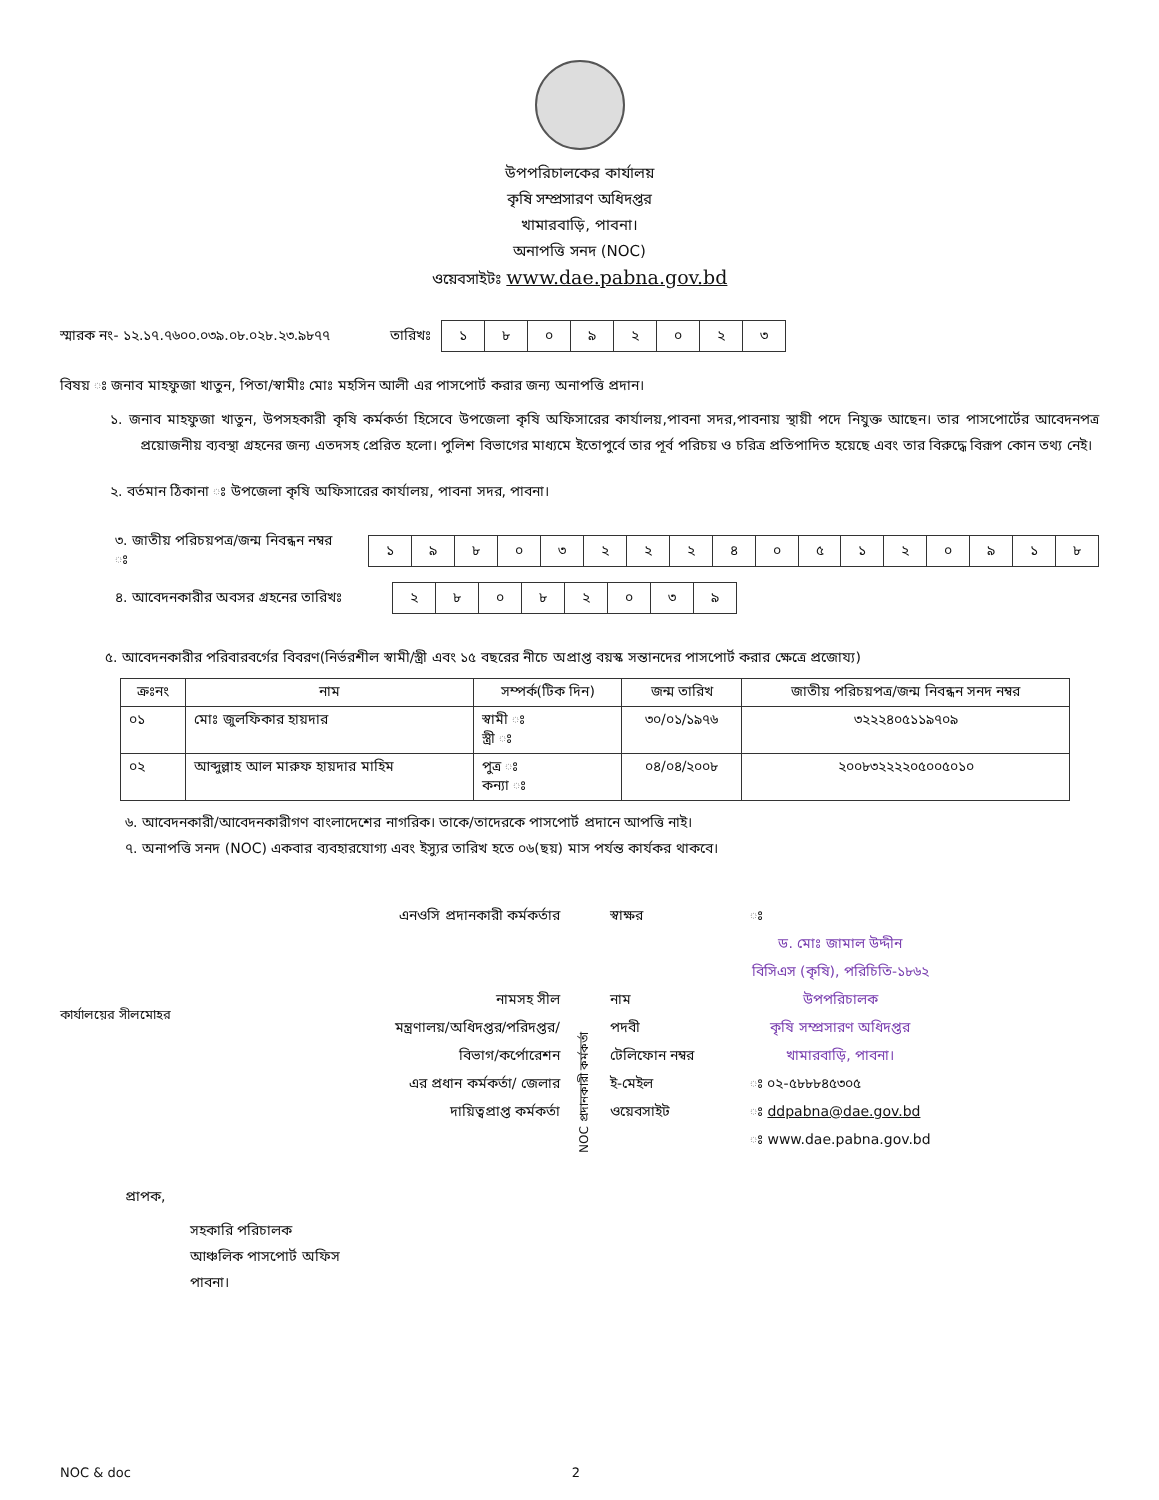উপপরিচালকের কার্যালয়
কৃষি সম্প্রসারণ অধিদপ্তর
খামারবাড়ি, পাবনা।
অনাপত্তি সনদ (NOC)
ওয়েবসাইটঃ www.dae.pabna.gov.bd
স্মারক নং- ১২.১৭.৭৬০০.০৩৯.০৮.০২৮.২৩.৯৮৭৭ তারিখঃ
| ১ | ৮ | ০ | ৯ | ২ | ০ | ২ | ৩ |
বিষয় ঃ জনাব মাহফুজা খাতুন, পিতা/স্বামীঃ মোঃ মহসিন আলী এর পাসপোর্ট করার জন্য অনাপত্তি প্রদান।
১. জনাব মাহফুজা খাতুন, উপসহকারী কৃষি কর্মকর্তা হিসেবে উপজেলা কৃষি অফিসারের কার্যালয়,পাবনা সদর,পাবনায় স্থায়ী পদে নিযুক্ত আছেন। তার পাসপোর্টের আবেদনপত্র প্রয়োজনীয় ব্যবস্থা গ্রহনের জন্য এতদসহ প্রেরিত হলো। পুলিশ বিভাগের মাধ্যমে ইতোপুর্বে তার পূর্ব পরিচয় ও চরিত্র প্রতিপাদিত হয়েছে এবং তার বিরুদ্ধে বিরূপ কোন তথ্য নেই।
২. বর্তমান ঠিকানা ঃ উপজেলা কৃষি অফিসারের কার্যালয়, পাবনা সদর, পাবনা।
৩. জাতীয় পরিচয়পত্র/জন্ম নিবন্ধন নম্বর ঃ
| ১ | ৯ | ৮ | ০ | ৩ | ২ | ২ | ২ | ৪ | ০ | ৫ | ১ | ২ | ০ | ৯ | ১ | ৮ |
৪. আবেদনকারীর অবসর গ্রহনের তারিখঃ
| ২ | ৮ | ০ | ৮ | ২ | ০ | ৩ | ৯ |
৫. আবেদনকারীর পরিবারবর্গের বিবরণ(নির্ভরশীল স্বামী/স্ত্রী এবং ১৫ বছরের নীচে অপ্রাপ্ত বয়স্ক সন্তানদের পাসপোর্ট করার ক্ষেত্রে প্রজোয্য)
| ক্রঃনং | নাম | সম্পর্ক(টিক দিন) | জন্ম তারিখ | জাতীয় পরিচয়পত্র/জন্ম নিবন্ধন সনদ নম্বর |
| --- | --- | --- | --- | --- |
| ০১ | মোঃ জুলফিকার হায়দার | স্বামী ঃ স্ত্রী ঃ | ৩০/০১/১৯৭৬ | ৩২২২৪০৫১১৯৭০৯ |
| ০২ | আব্দুল্লাহ আল মারুফ হায়দার মাহিম | পুত্র ঃ কন্যা ঃ | ০৪/০৪/২০০৮ | ২০০৮৩২২২২০৫০০৫০১০ |
৬. আবেদনকারী/আবেদনকারীগণ বাংলাদেশের নাগরিক। তাকে/তাদেরকে পাসপোর্ট প্রদানে আপত্তি নাই।
৭. অনাপত্তি সনদ (NOC) একবার ব্যবহারযোগ্য এবং ইস্যুর তারিখ হতে ০৬(ছয়) মাস পর্যন্ত কার্যকর থাকবে।
কার্যালয়ের সীলমোহর
এনওসি প্রদানকারী কর্মকর্তার
নামসহ সীল
মন্ত্রণালয়/অধিদপ্তর/পরিদপ্তর/
বিভাগ/কর্পোরেশন
এর প্রধান কর্মকর্তা/ জেলার
দায়িত্বপ্রাপ্ত কর্মকর্তা
NOC প্রদানকারী কর্মকর্তা
স্বাক্ষর
নাম
পদবী
টেলিফোন নম্বর
ই-মেইল
ওয়েবসাইট
ঃ
ড. মোঃ জামাল উদ্দীন
বিসিএস (কৃষি), পরিচিতি-১৮৬২
উপপরিচালক
কৃষি সম্প্রসারণ অধিদপ্তর
খামারবাড়ি, পাবনা।
ঃ ০২-৫৮৮৮৪৫৩০৫
ঃ ddpabna@dae.gov.bd
ঃ www.dae.pabna.gov.bd
প্রাপক,
সহকারি পরিচালক
আঞ্চলিক পাসপোর্ট অফিস
পাবনা।
NOC & doc 2